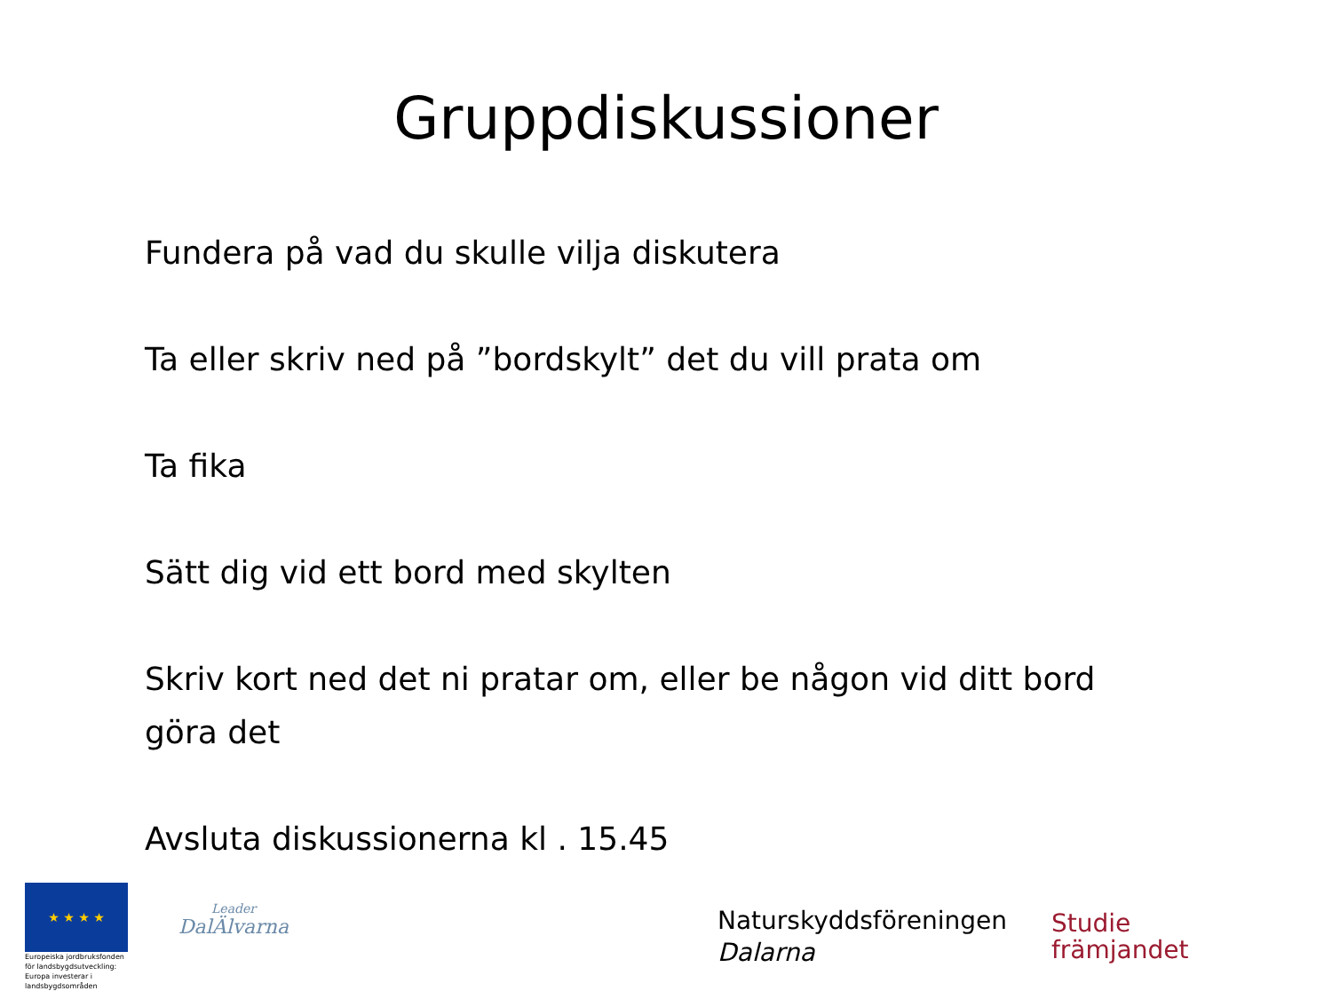Gruppdiskussioner
Fundera på vad du skulle vilja diskutera
Ta eller skriv ned på ”bordskylt” det du vill prata om
Ta fika
Sätt dig vid ett bord med skylten
Skriv kort ned det ni pratar om, eller be någon vid ditt bord göra det
Avsluta diskussionerna kl . 15.45
★ ★ ★ ★
Europeiska jordbruksfonden för landsbygdsutveckling: Europa investerar i landsbygdsområden
Leader
DalÄlvarna
Naturskyddsföreningen
Dalarna
Studie
främjandet